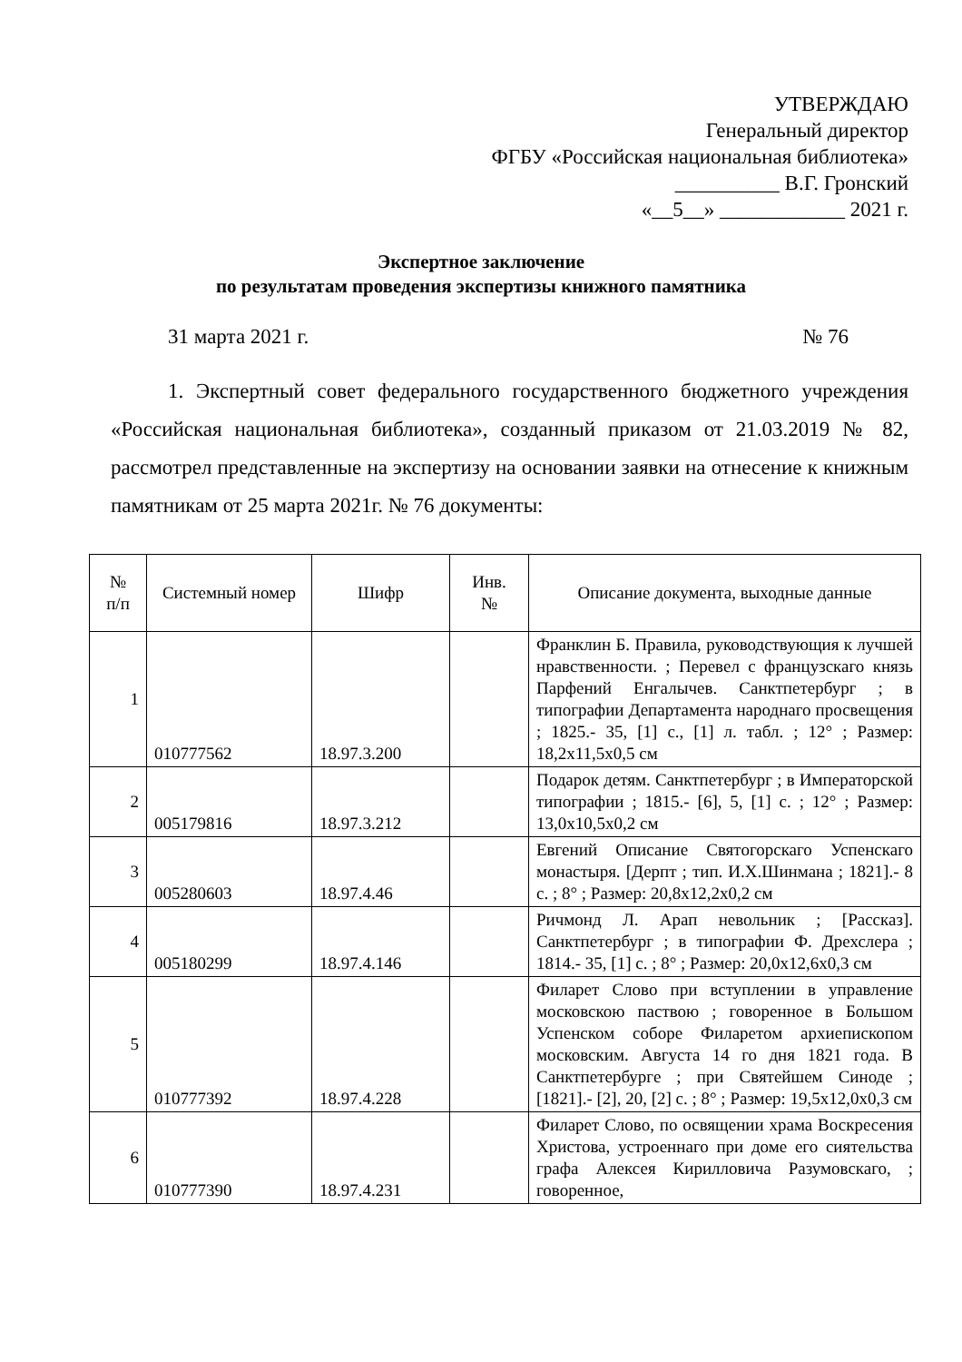УТВЕРЖДАЮ
Генеральный директор
ФГБУ «Российская национальная библиотека»
__________ В.Г. Гронский
«__5__» ____________ 2021 г.
Экспертное заключение
по результатам проведения экспертизы книжного памятника
31 марта 2021 г. № 76
1. Экспертный совет федерального государственного бюджетного учреждения «Российская национальная библиотека», созданный приказом от 21.03.2019 № 82, рассмотрел представленные на экспертизу на основании заявки на отнесение к книжным памятникам от 25 марта 2021г. № 76 документы:
| № п/п | Системный номер | Шифр | Инв. № | Описание документа, выходные данные |
| --- | --- | --- | --- | --- |
| 1 | 010777562 | 18.97.3.200 | | Франклин Б. Правила, руководствующия к лучшей нравственности. ; Перевел с французскаго князь Парфений Енгалычев. Санктпетербург ; в типографии Департамента народнаго просвещения ; 1825.- 35, [1] с., [1] л. табл. ; 12° ; Размер: 18,2x11,5x0,5 см |
| 2 | 005179816 | 18.97.3.212 | | Подарок детям. Санктпетербург ; в Императорской типографии ; 1815.- [6], 5, [1] с. ; 12° ; Размер: 13,0x10,5x0,2 см |
| 3 | 005280603 | 18.97.4.46 | | Евгений Описание Святогорскаго Успенскаго монастыря. [Дерпт ; тип. И.Х.Шинмана ; 1821].- 8 с. ; 8° ; Размер: 20,8x12,2x0,2 см |
| 4 | 005180299 | 18.97.4.146 | | Ричмонд Л. Арап невольник ; [Рассказ]. Санктпетербург ; в типографии Ф. Дрехслера ; 1814.- 35, [1] с. ; 8° ; Размер: 20,0x12,6x0,3 см |
| 5 | 010777392 | 18.97.4.228 | | Филарет Слово при вступлении в управление московскою паствою ; говоренное в Большом Успенском соборе Филаретом архиепископом московским. Августа 14 го дня 1821 года. В Санктпетербурге ; при Святейшем Синоде ; [1821].- [2], 20, [2] с. ; 8° ; Размер: 19,5x12,0x0,3 см |
| 6 | 010777390 | 18.97.4.231 | | Филарет Слово, по освящении храма Воскресения Христова, устроеннаго при доме его сиятельства графа Алексея Кирилловича Разумовскаго, ; говоренное, |